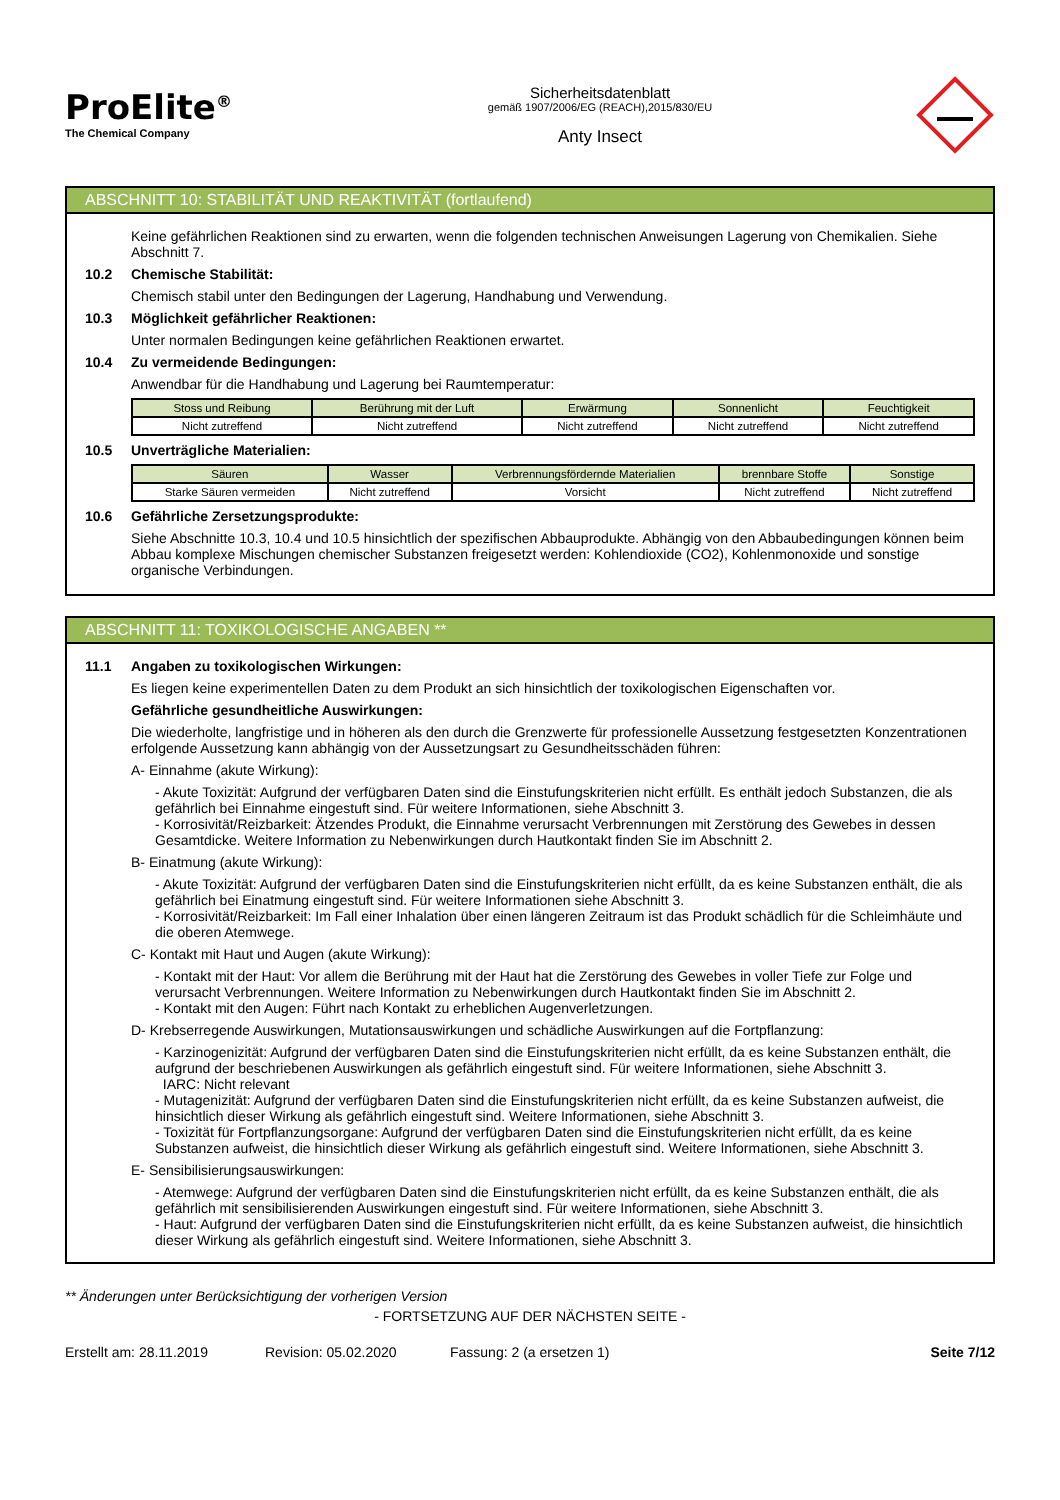ProElite<sup>®</sup>
The Chemical Company
Sicherheitsdatenblatt
gemäß 1907/2006/EG (REACH),2015/830/EU
Anty Insect
ABSCHNITT 10: STABILITÄT UND REAKTIVITÄT (fortlaufend)
Keine gefährlichen Reaktionen sind zu erwarten, wenn die folgenden technischen Anweisungen Lagerung von Chemikalien. Siehe Abschnitt 7.
10.2 Chemische Stabilität:
Chemisch stabil unter den Bedingungen der Lagerung, Handhabung und Verwendung.
10.3 Möglichkeit gefährlicher Reaktionen:
Unter normalen Bedingungen keine gefährlichen Reaktionen erwartet.
10.4 Zu vermeidende Bedingungen:
Anwendbar für die Handhabung und Lagerung bei Raumtemperatur:
| Stoss und Reibung | Berührung mit der Luft | Erwärmung | Sonnenlicht | Feuchtigkeit |
| --- | --- | --- | --- | --- |
| Nicht zutreffend | Nicht zutreffend | Nicht zutreffend | Nicht zutreffend | Nicht zutreffend |
10.5 Unverträgliche Materialien:
| Säuren | Wasser | Verbrennungsfördernde Materialien | brennbare Stoffe | Sonstige |
| --- | --- | --- | --- | --- |
| Starke Säuren vermeiden | Nicht zutreffend | Vorsicht | Nicht zutreffend | Nicht zutreffend |
10.6 Gefährliche Zersetzungsprodukte:
Siehe Abschnitte 10.3, 10.4 und 10.5 hinsichtlich der spezifischen Abbauprodukte. Abhängig von den Abbaubedingungen können beim Abbau komplexe Mischungen chemischer Substanzen freigesetzt werden: Kohlendioxide (CO2), Kohlenmonoxide und sonstige organische Verbindungen.
ABSCHNITT 11: TOXIKOLOGISCHE ANGABEN **
11.1 Angaben zu toxikologischen Wirkungen:
Es liegen keine experimentellen Daten zu dem Produkt an sich hinsichtlich der toxikologischen Eigenschaften vor.
Gefährliche gesundheitliche Auswirkungen:
Die wiederholte, langfristige und in höheren als den durch die Grenzwerte für professionelle Aussetzung festgesetzten Konzentrationen erfolgende Aussetzung kann abhängig von der Aussetzungsart zu Gesundheitsschäden führen:
A- Einnahme (akute Wirkung):
- Akute Toxizität: Aufgrund der verfügbaren Daten sind die Einstufungskriterien nicht erfüllt. Es enthält jedoch Substanzen, die als gefährlich bei Einnahme eingestuft sind. Für weitere Informationen, siehe Abschnitt 3.
- Korrosivität/Reizbarkeit: Ätzendes Produkt, die Einnahme verursacht Verbrennungen mit Zerstörung des Gewebes in dessen Gesamtdicke. Weitere Information zu Nebenwirkungen durch Hautkontakt finden Sie im Abschnitt 2.
B- Einatmung (akute Wirkung):
- Akute Toxizität: Aufgrund der verfügbaren Daten sind die Einstufungskriterien nicht erfüllt, da es keine Substanzen enthält, die als gefährlich bei Einatmung eingestuft sind. Für weitere Informationen siehe Abschnitt 3.
- Korrosivität/Reizbarkeit: Im Fall einer Inhalation über einen längeren Zeitraum ist das Produkt schädlich für die Schleimhäute und die oberen Atemwege.
C- Kontakt mit Haut und Augen (akute Wirkung):
- Kontakt mit der Haut: Vor allem die Berührung mit der Haut hat die Zerstörung des Gewebes in voller Tiefe zur Folge und verursacht Verbrennungen. Weitere Information zu Nebenwirkungen durch Hautkontakt finden Sie im Abschnitt 2.
- Kontakt mit den Augen: Führt nach Kontakt zu erheblichen Augenverletzungen.
D- Krebserregende Auswirkungen, Mutationsauswirkungen und schädliche Auswirkungen auf die Fortpflanzung:
- Karzinogenizität: Aufgrund der verfügbaren Daten sind die Einstufungskriterien nicht erfüllt, da es keine Substanzen enthält, die aufgrund der beschriebenen Auswirkungen als gefährlich eingestuft sind. Für weitere Informationen, siehe Abschnitt 3.
IARC: Nicht relevant
- Mutagenizität: Aufgrund der verfügbaren Daten sind die Einstufungskriterien nicht erfüllt, da es keine Substanzen aufweist, die hinsichtlich dieser Wirkung als gefährlich eingestuft sind. Weitere Informationen, siehe Abschnitt 3.
- Toxizität für Fortpflanzungsorgane: Aufgrund der verfügbaren Daten sind die Einstufungskriterien nicht erfüllt, da es keine Substanzen aufweist, die hinsichtlich dieser Wirkung als gefährlich eingestuft sind. Weitere Informationen, siehe Abschnitt 3.
E- Sensibilisierungsauswirkungen:
- Atemwege: Aufgrund der verfügbaren Daten sind die Einstufungskriterien nicht erfüllt, da es keine Substanzen enthält, die als gefährlich mit sensibilisierenden Auswirkungen eingestuft sind. Für weitere Informationen, siehe Abschnitt 3.
- Haut: Aufgrund der verfügbaren Daten sind die Einstufungskriterien nicht erfüllt, da es keine Substanzen aufweist, die hinsichtlich dieser Wirkung als gefährlich eingestuft sind. Weitere Informationen, siehe Abschnitt 3.
** Änderungen unter Berücksichtigung der vorherigen Version
- FORTSETZUNG AUF DER NÄCHSTEN SEITE -
Erstellt am: 28.11.2019 Revision: 05.02.2020 Fassung: 2 (a ersetzen 1) Seite 7/12